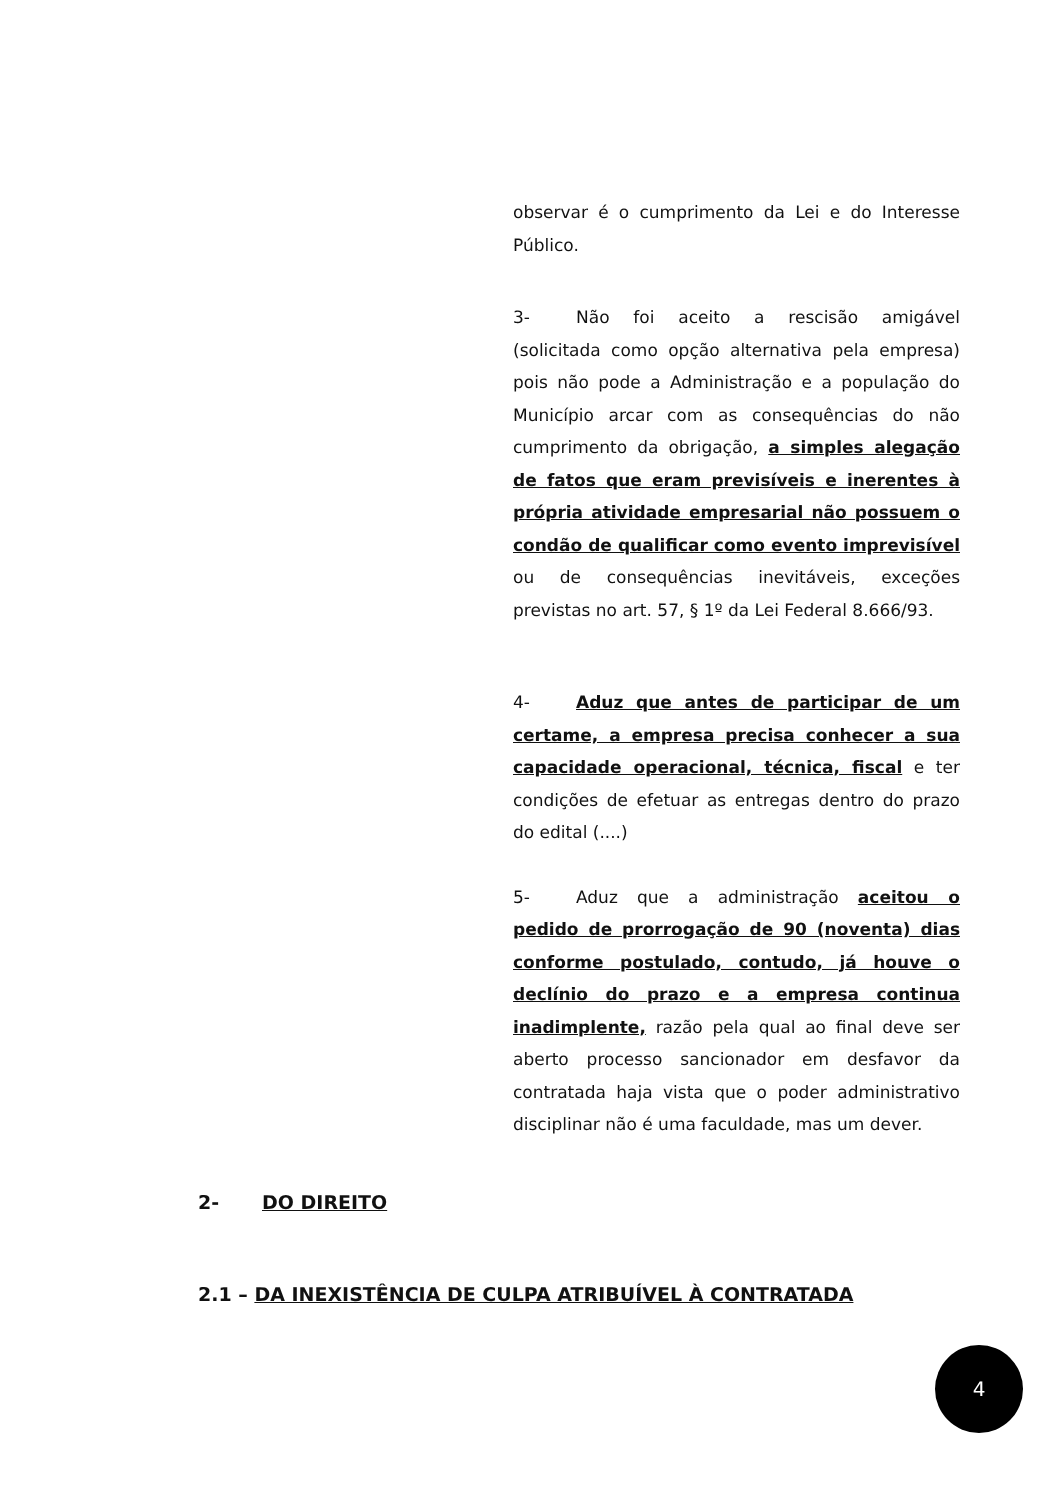observar é o cumprimento da Lei e do Interesse Público.
3- Não foi aceito a rescisão amigável (solicitada como opção alternativa pela empresa) pois não pode a Administração e a população do Município arcar com as consequências do não cumprimento da obrigação, a simples alegação de fatos que eram previsíveis e inerentes à própria atividade empresarial não possuem o condão de qualificar como evento imprevisível ou de consequências inevitáveis, exceções previstas no art. 57, § 1º da Lei Federal 8.666/93.
4- Aduz que antes de participar de um certame, a empresa precisa conhecer a sua capacidade operacional, técnica, fiscal e ter condições de efetuar as entregas dentro do prazo do edital (....)
5- Aduz que a administração aceitou o pedido de prorrogação de 90 (noventa) dias conforme postulado, contudo, já houve o declínio do prazo e a empresa continua inadimplente, razão pela qual ao final deve ser aberto processo sancionador em desfavor da contratada haja vista que o poder administrativo disciplinar não é uma faculdade, mas um dever.
2- DO DIREITO
2.1 – DA INEXISTÊNCIA DE CULPA ATRIBUÍVEL À CONTRATADA
4